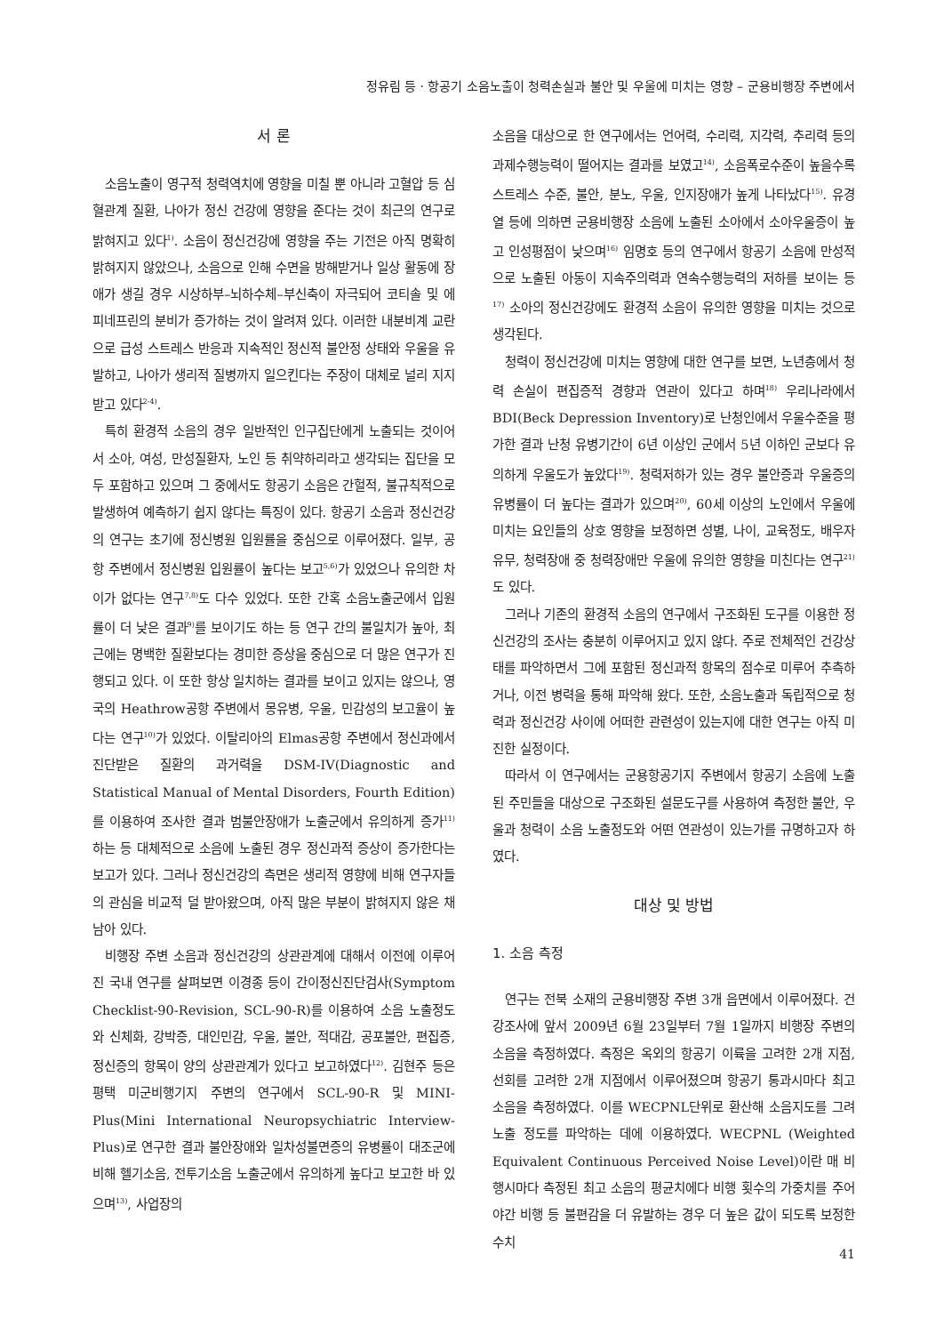정유림 등 · 항공기 소음노출이 청력손실과 불안 및 우울에 미치는 영향 – 군용비행장 주변에서
서 론
소음노출이 영구적 청력역치에 영향을 미칠 뿐 아니라 고혈압 등 심혈관계 질환, 나아가 정신 건강에 영향을 준다는 것이 최근의 연구로 밝혀지고 있다<sup>1)</sup>. 소음이 정신건강에 영향을 주는 기전은 아직 명확히 밝혀지지 않았으나, 소음으로 인해 수면을 방해받거나 일상 활동에 장애가 생길 경우 시상하부–뇌하수체–부신축이 자극되어 코티솔 및 에피네프린의 분비가 증가하는 것이 알려져 있다. 이러한 내분비계 교란으로 급성 스트레스 반응과 지속적인 정신적 불안정 상태와 우울을 유발하고, 나아가 생리적 질병까지 일으킨다는 주장이 대체로 널리 지지받고 있다<sup>2-4)</sup>.
특히 환경적 소음의 경우 일반적인 인구집단에게 노출되는 것이어서 소아, 여성, 만성질환자, 노인 등 취약하리라고 생각되는 집단을 모두 포함하고 있으며 그 중에서도 항공기 소음은 간헐적, 불규칙적으로 발생하여 예측하기 쉽지 않다는 특징이 있다. 항공기 소음과 정신건강의 연구는 초기에 정신병원 입원률을 중심으로 이루어졌다. 일부, 공항 주변에서 정신병원 입원률이 높다는 보고<sup>5,6)</sup>가 있었으나 유의한 차이가 없다는 연구<sup>7,8)</sup>도 다수 있었다. 또한 간혹 소음노출군에서 입원률이 더 낮은 결과<sup>9)</sup>를 보이기도 하는 등 연구 간의 불일치가 높아, 최근에는 명백한 질환보다는 경미한 증상을 중심으로 더 많은 연구가 진행되고 있다. 이 또한 항상 일치하는 결과를 보이고 있지는 않으나, 영국의 Heathrow공항 주변에서 몽유병, 우울, 민감성의 보고율이 높다는 연구<sup>10)</sup>가 있었다. 이탈리아의 Elmas공항 주변에서 정신과에서 진단받은 질환의 과거력을 DSM-IV(Diagnostic and Statistical Manual of Mental Disorders, Fourth Edition)를 이용하여 조사한 결과 범불안장애가 노출군에서 유의하게 증가<sup>11)</sup>하는 등 대체적으로 소음에 노출된 경우 정신과적 증상이 증가한다는 보고가 있다. 그러나 정신건강의 측면은 생리적 영향에 비해 연구자들의 관심을 비교적 덜 받아왔으며, 아직 많은 부분이 밝혀지지 않은 채 남아 있다.
비행장 주변 소음과 정신건강의 상관관계에 대해서 이전에 이루어진 국내 연구를 살펴보면 이경종 등이 간이정신진단검사(Symptom Checklist-90-Revision, SCL-90-R)를 이용하여 소음 노출정도와 신체화, 강박증, 대인민감, 우울, 불안, 적대감, 공포불안, 편집증, 정신증의 항목이 양의 상관관계가 있다고 보고하였다<sup>12)</sup>. 김현주 등은 평택 미군비행기지 주변의 연구에서 SCL-90-R 및 MINI-Plus(Mini International Neuropsychiatric Interview-Plus)로 연구한 결과 불안장애와 일차성불면증의 유병률이 대조군에 비해 헬기소음, 전투기소음 노출군에서 유의하게 높다고 보고한 바 있으며<sup>13)</sup>, 사업장의
소음을 대상으로 한 연구에서는 언어력, 수리력, 지각력, 추리력 등의 과제수행능력이 떨어지는 결과를 보였고<sup>14)</sup>, 소음폭로수준이 높을수록 스트레스 수준, 불안, 분노, 우울, 인지장애가 높게 나타났다<sup>15)</sup>. 유경열 등에 의하면 군용비행장 소음에 노출된 소아에서 소아우울증이 높고 인성평점이 낮으며<sup>16)</sup> 임명호 등의 연구에서 항공기 소음에 만성적으로 노출된 아동이 지속주의력과 연속수행능력의 저하를 보이는 등<sup>17)</sup> 소아의 정신건강에도 환경적 소음이 유의한 영향을 미치는 것으로 생각된다.
청력이 정신건강에 미치는 영향에 대한 연구를 보면, 노년층에서 청력 손실이 편집증적 경향과 연관이 있다고 하며<sup>18)</sup> 우리나라에서 BDI(Beck Depression Inventory)로 난청인에서 우울수준을 평가한 결과 난청 유병기간이 6년 이상인 군에서 5년 이하인 군보다 유의하게 우울도가 높았다<sup>19)</sup>. 청력저하가 있는 경우 불안증과 우울증의 유병률이 더 높다는 결과가 있으며<sup>20)</sup>, 60세 이상의 노인에서 우울에 미치는 요인들의 상호 영향을 보정하면 성별, 나이, 교육정도, 배우자 유무, 청력장애 중 청력장애만 우울에 유의한 영향을 미친다는 연구<sup>21)</sup>도 있다.
그러나 기존의 환경적 소음의 연구에서 구조화된 도구를 이용한 정신건강의 조사는 충분히 이루어지고 있지 않다. 주로 전체적인 건강상태를 파악하면서 그에 포함된 정신과적 항목의 점수로 미루어 추측하거나, 이전 병력을 통해 파악해 왔다. 또한, 소음노출과 독립적으로 청력과 정신건강 사이에 어떠한 관련성이 있는지에 대한 연구는 아직 미진한 실정이다.
따라서 이 연구에서는 군용항공기지 주변에서 항공기 소음에 노출된 주민들을 대상으로 구조화된 설문도구를 사용하여 측정한 불안, 우울과 청력이 소음 노출정도와 어떤 연관성이 있는가를 규명하고자 하였다.
대상 및 방법
1. 소음 측정
연구는 전북 소재의 군용비행장 주변 3개 읍면에서 이루어졌다. 건강조사에 앞서 2009년 6월 23일부터 7월 1일까지 비행장 주변의 소음을 측정하였다. 측정은 옥외의 항공기 이륙을 고려한 2개 지점, 선회를 고려한 2개 지점에서 이루어졌으며 항공기 통과시마다 최고 소음을 측정하였다. 이를 WECPNL단위로 환산해 소음지도를 그려 노출 정도를 파악하는 데에 이용하였다. WECPNL (Weighted Equivalent Continuous Perceived Noise Level)이란 매 비행시마다 측정된 최고 소음의 평균치에다 비행 횟수의 가중치를 주어 야간 비행 등 불편감을 더 유발하는 경우 더 높은 값이 되도록 보정한 수치
41